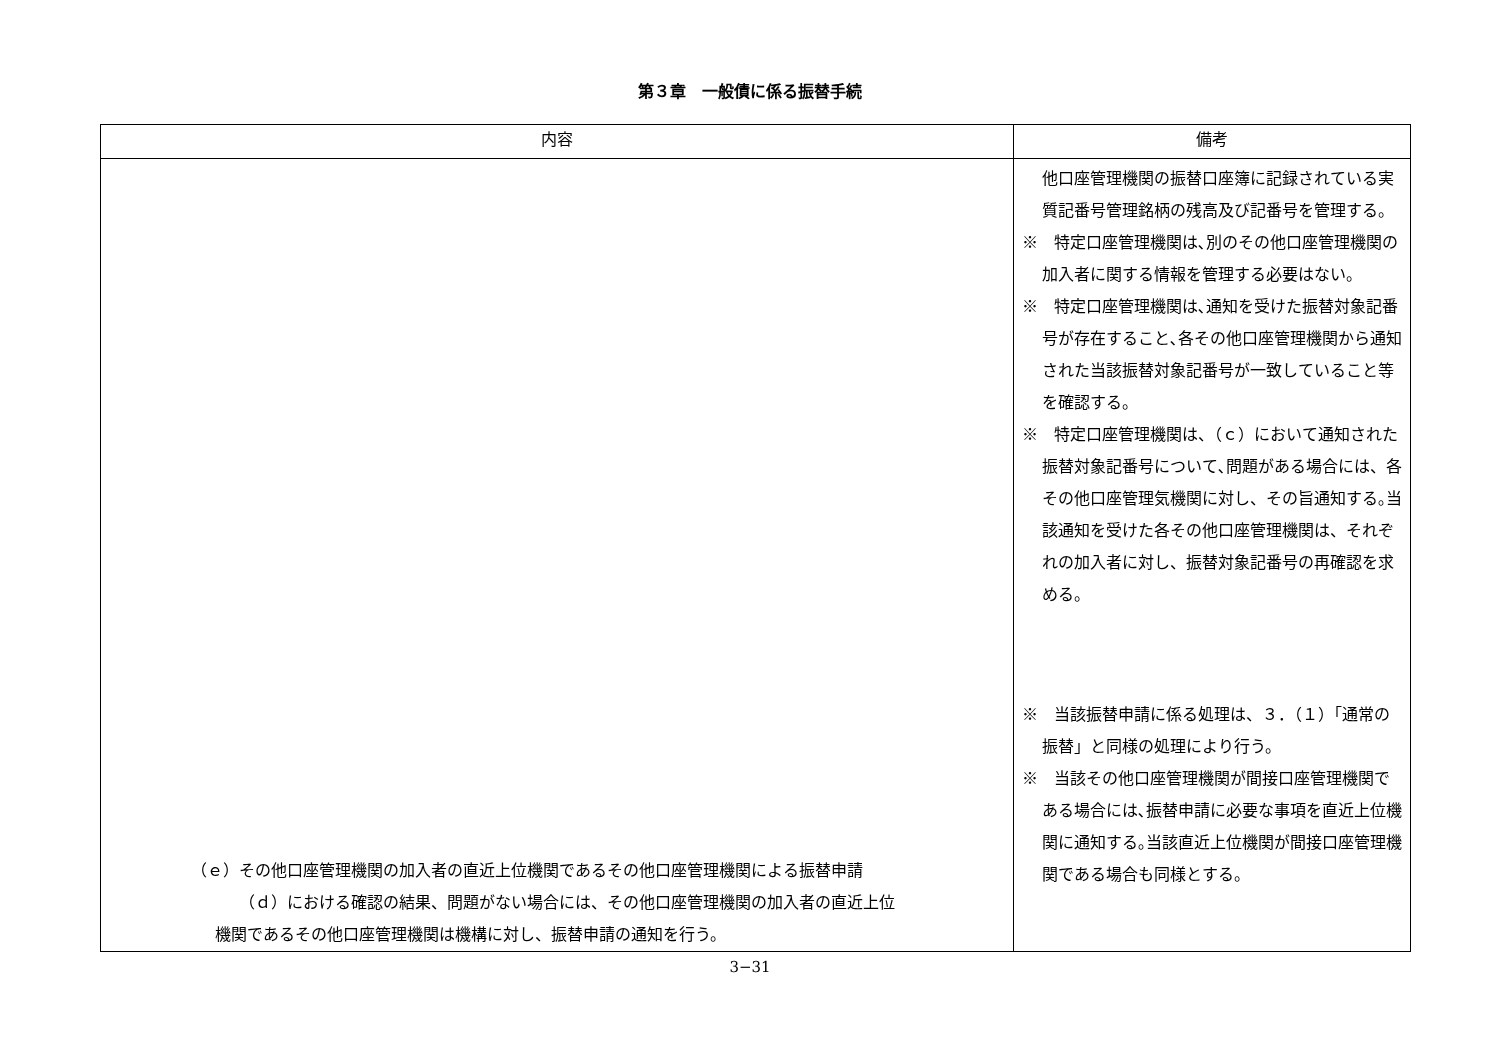第３章　一般債に係る振替手続
| 内容 | 備考 |
| --- | --- |
| （ｅ）その他口座管理機関の加入者の直近上位機関であるその他口座管理機関による振替申請 （ｄ）における確認の結果、問題がない場合には、その他口座管理機関の加入者の直近上位 機関であるその他口座管理機関は機構に対し、振替申請の通知を行う。 | 他口座管理機関の振替口座簿に記録されている実質記番号管理銘柄の残高及び記番号を管理する。 ※ 特定口座管理機関は､別のその他口座管理機関の加入者に関する情報を管理する必要はない。 ※ 特定口座管理機関は､通知を受けた振替対象記番号が存在すること､各その他口座管理機関から通知された当該振替対象記番号が一致していること等を確認する。 ※ 特定口座管理機関は、（ｃ）において通知された振替対象記番号について､問題がある場合には、各その他口座管理気機関に対し、その旨通知する｡当該通知を受けた各その他口座管理機関は、それぞれの加入者に対し、振替対象記番号の再確認を求める。 ※ 当該振替申請に係る処理は、３．（１）「通常の振替」と同様の処理により行う。 ※ 当該その他口座管理機関が間接口座管理機関である場合には､振替申請に必要な事項を直近上位機関に通知する｡当該直近上位機関が間接口座管理機関である場合も同様とする。 |
3−31